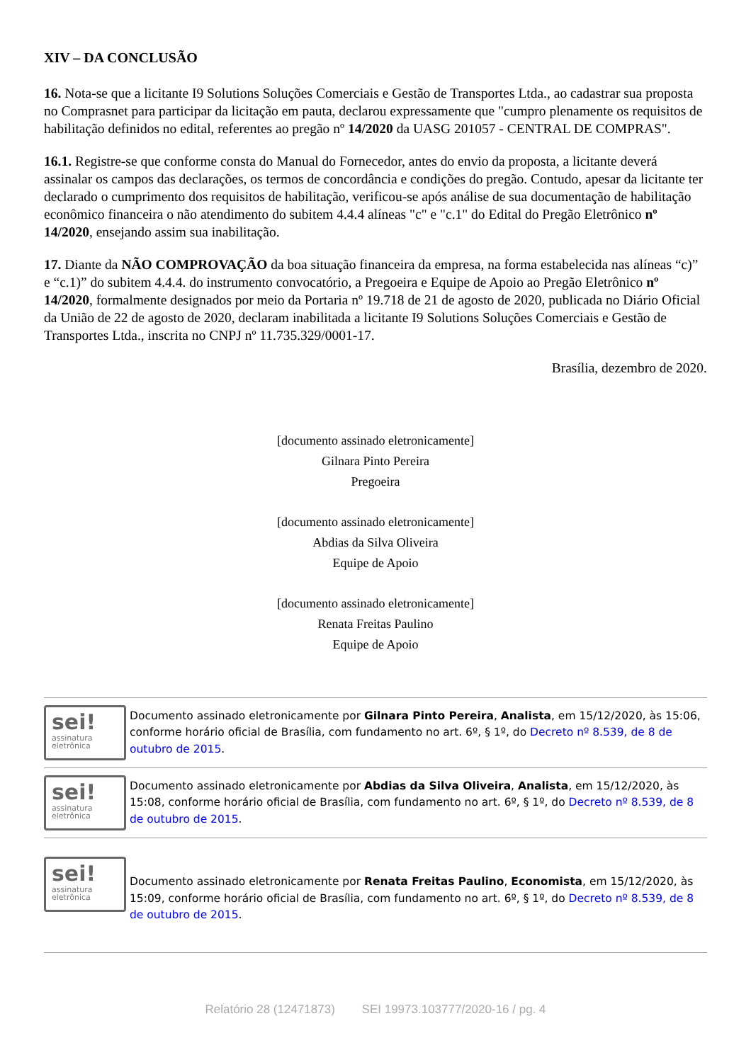XIV – DA CONCLUSÃO
16. Nota-se que a licitante I9 Solutions Soluções Comerciais e Gestão de Transportes Ltda., ao cadastrar sua proposta no Comprasnet para participar da licitação em pauta, declarou expressamente que "cumpro plenamente os requisitos de habilitação definidos no edital, referentes ao pregão nº 14/2020 da UASG 201057 - CENTRAL DE COMPRAS".
16.1. Registre-se que conforme consta do Manual do Fornecedor, antes do envio da proposta, a licitante deverá assinalar os campos das declarações, os termos de concordância e condições do pregão. Contudo, apesar da licitante ter declarado o cumprimento dos requisitos de habilitação, verificou-se após análise de sua documentação de habilitação econômico financeira o não atendimento do subitem 4.4.4 alíneas "c" e "c.1" do Edital do Pregão Eletrônico nº 14/2020, ensejando assim sua inabilitação.
17. Diante da NÃO COMPROVAÇÃO da boa situação financeira da empresa, na forma estabelecida nas alíneas “c)” e “c.1)” do subitem 4.4.4. do instrumento convocatório, a Pregoeira e Equipe de Apoio ao Pregão Eletrônico nº 14/2020, formalmente designados por meio da Portaria nº 19.718 de 21 de agosto de 2020, publicada no Diário Oficial da União de 22 de agosto de 2020, declaram inabilitada a licitante I9 Solutions Soluções Comerciais e Gestão de Transportes Ltda., inscrita no CNPJ nº 11.735.329/0001-17.
Brasília, dezembro de 2020.
[documento assinado eletronicamente]
Gilnara Pinto Pereira
Pregoeira
[documento assinado eletronicamente]
Abdias da Silva Oliveira
Equipe de Apoio
[documento assinado eletronicamente]
Renata Freitas Paulino
Equipe de Apoio
sei!
assinatura
eletrônica
Documento assinado eletronicamente por Gilnara Pinto Pereira, Analista, em 15/12/2020, às 15:06, conforme horário oficial de Brasília, com fundamento no art. 6º, § 1º, do Decreto nº 8.539, de 8 de outubro de 2015.
sei!
assinatura
eletrônica
Documento assinado eletronicamente por Abdias da Silva Oliveira, Analista, em 15/12/2020, às 15:08, conforme horário oficial de Brasília, com fundamento no art. 6º, § 1º, do Decreto nº 8.539, de 8 de outubro de 2015.
sei!
assinatura
eletrônica
Documento assinado eletronicamente por Renata Freitas Paulino, Economista, em 15/12/2020, às 15:09, conforme horário oficial de Brasília, com fundamento no art. 6º, § 1º, do Decreto nº 8.539, de 8 de outubro de 2015.
Relatório 28 (12471873) SEI 19973.103777/2020-16 / pg. 4